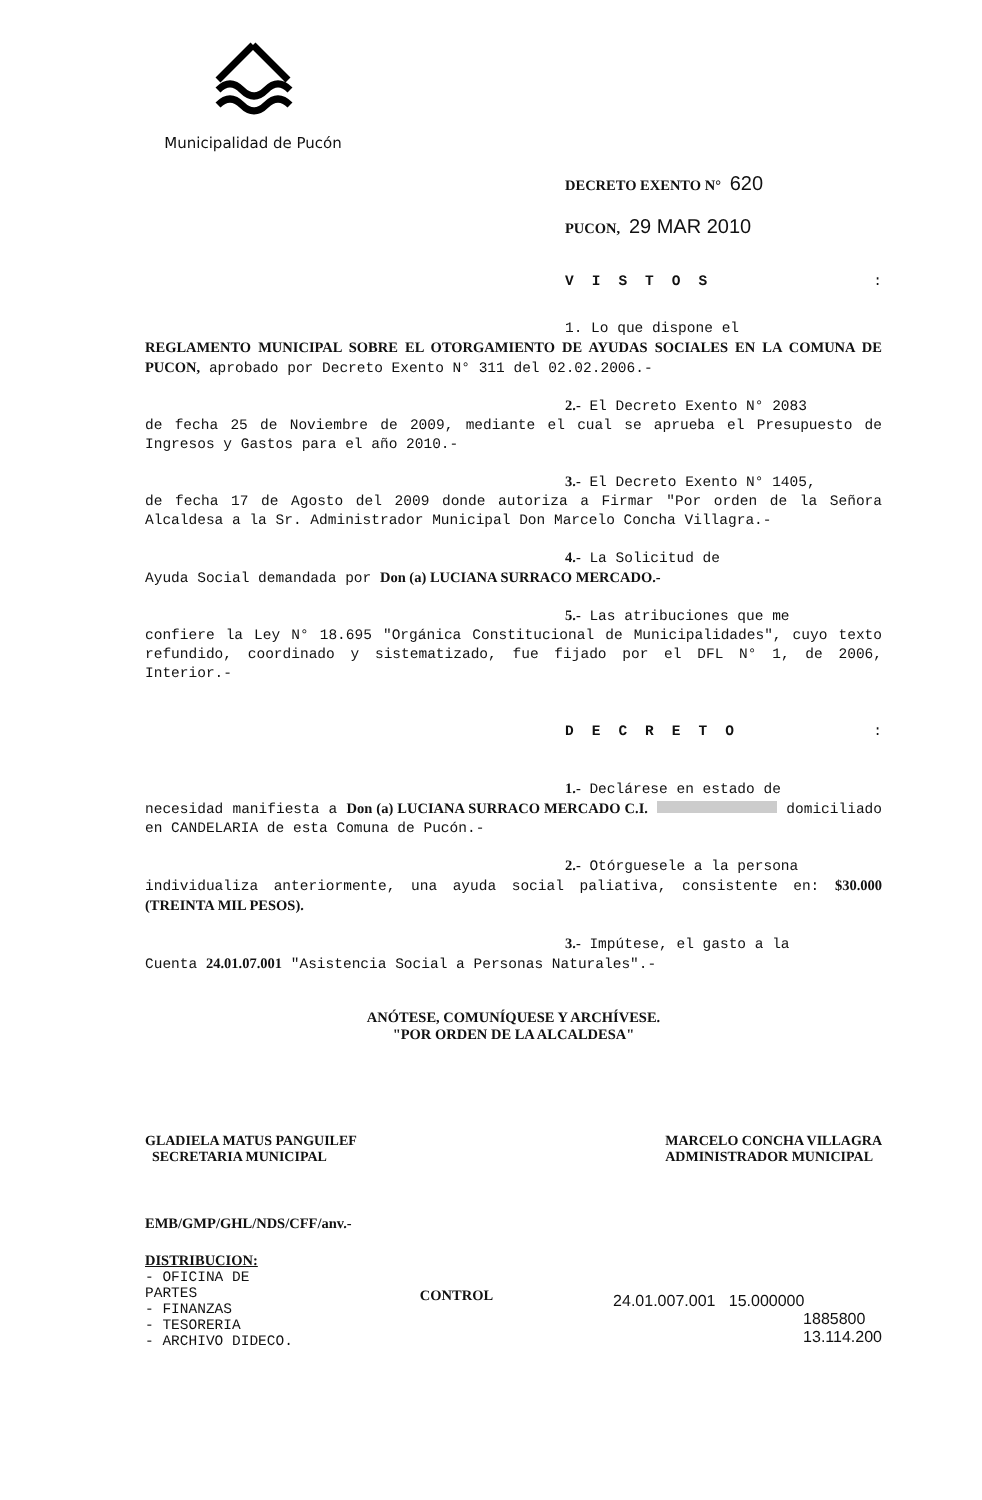Municipalidad de Pucón
DECRETO EXENTO N° 620
PUCON, 29 MAR 2010
VISTOS :
1. Lo que dispone el
REGLAMENTO MUNICIPAL SOBRE EL OTORGAMIENTO DE AYUDAS SOCIALES EN LA COMUNA DE PUCON, aprobado por Decreto Exento N° 311 del 02.02.2006.-
2.- El Decreto Exento N° 2083
de fecha 25 de Noviembre de 2009, mediante el cual se aprueba el Presupuesto de Ingresos y Gastos para el año 2010.-
3.- El Decreto Exento N° 1405,
de fecha 17 de Agosto del 2009 donde autoriza a Firmar "Por orden de la Señora Alcaldesa a la Sr. Administrador Municipal Don Marcelo Concha Villagra.-
4.- La Solicitud de
Ayuda Social demandada por Don (a) LUCIANA SURRACO MERCADO.-
5.- Las atribuciones que me
confiere la Ley N° 18.695 "Orgánica Constitucional de Municipalidades", cuyo texto refundido, coordinado y sistematizado, fue fijado por el DFL N° 1, de 2006, Interior.-
DECRETO :
1.- Declárese en estado de
necesidad manifiesta a Don (a) LUCIANA SURRACO MERCADO C.I. domiciliado en CANDELARIA de esta Comuna de Pucón.-
2.- Otórguesele a la persona
individualiza anteriormente, una ayuda social paliativa, consistente en: $30.000 (TREINTA MIL PESOS).
3.- Impútese, el gasto a la
Cuenta 24.01.07.001 "Asistencia Social a Personas Naturales".-
ANÓTESE, COMUNÍQUESE Y ARCHÍVESE.
"POR ORDEN DE LA ALCALDESA"
GLADIELA MATUS PANGUILEF
SECRETARIA MUNICIPAL
MARCELO CONCHA VILLAGRA
ADMINISTRADOR MUNICIPAL
EMB/GMP/GHL/NDS/CFF/anv.-
DISTRIBUCION:
- OFICINA DE PARTES
- FINANZAS
- TESORERIA
- ARCHIVO DIDECO.
CONTROL
24.01.007.001 15.000000
1885800
13.114.200